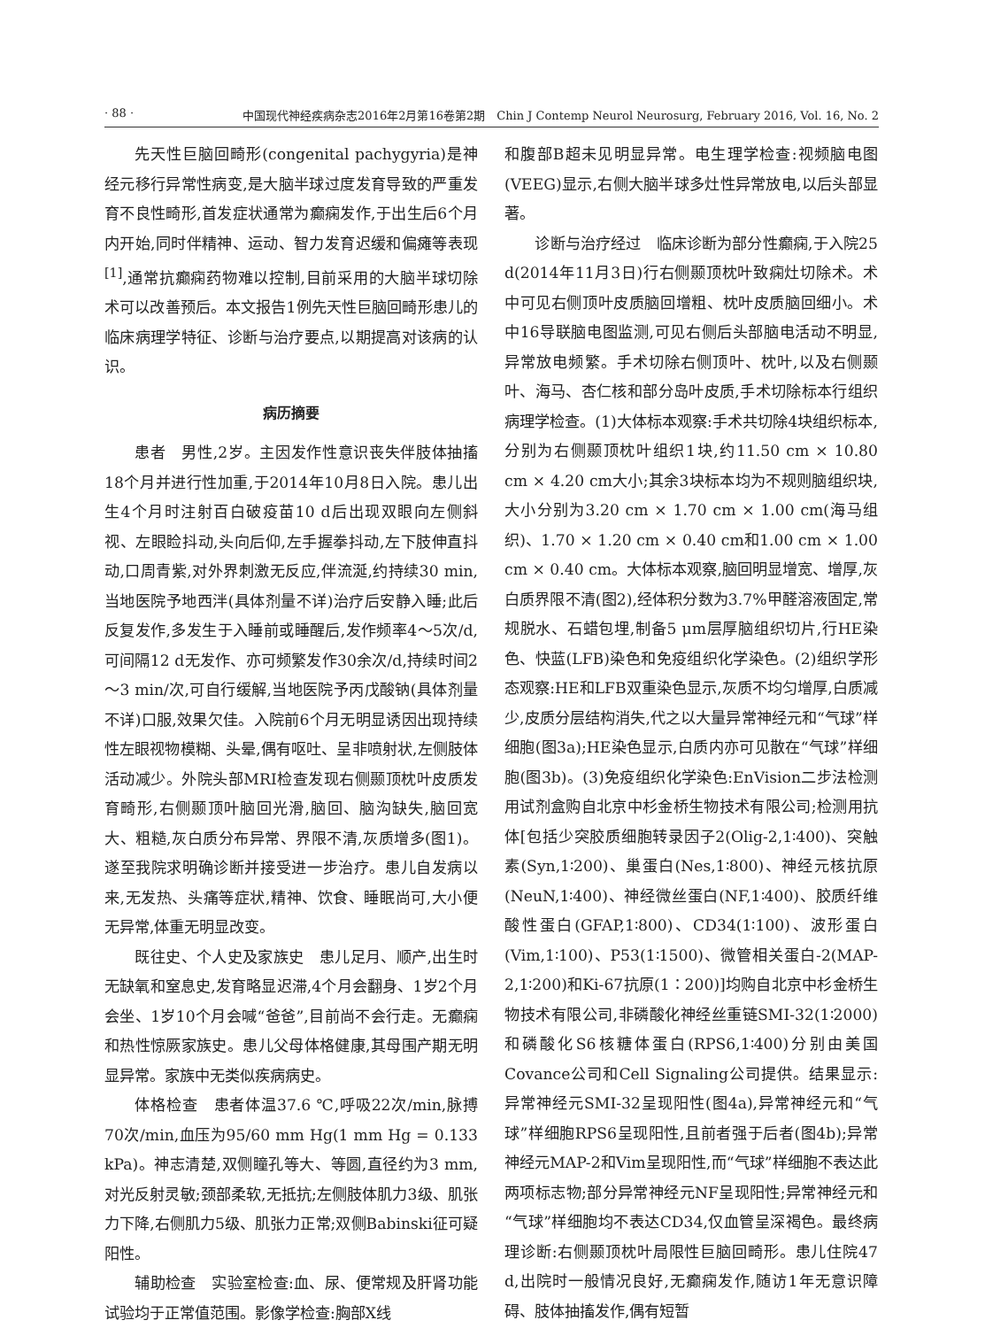· 88 · 中国现代神经疾病杂志2016年2月第16卷第2期　Chin J Contemp Neurol Neurosurg, February 2016, Vol. 16, No. 2
先天性巨脑回畸形(congenital pachygyria)是神经元移行异常性病变,是大脑半球过度发育导致的严重发育不良性畸形,首发症状通常为癫痫发作,于出生后6个月内开始,同时伴精神、运动、智力发育迟缓和偏瘫等表现<sup>[1]</sup>,通常抗癫痫药物难以控制,目前采用的大脑半球切除术可以改善预后。本文报告1例先天性巨脑回畸形患儿的临床病理学特征、诊断与治疗要点,以期提高对该病的认识。
病历摘要
患者　男性,2岁。主因发作性意识丧失伴肢体抽搐18个月并进行性加重,于2014年10月8日入院。患儿出生4个月时注射百白破疫苗10 d后出现双眼向左侧斜视、左眼睑抖动,头向后仰,左手握拳抖动,左下肢伸直抖动,口周青紫,对外界刺激无反应,伴流涎,约持续30 min,当地医院予地西泮(具体剂量不详)治疗后安静入睡;此后反复发作,多发生于入睡前或睡醒后,发作频率4～5次/d,可间隔12 d无发作、亦可频繁发作30余次/d,持续时间2～3 min/次,可自行缓解,当地医院予丙戊酸钠(具体剂量不详)口服,效果欠佳。入院前6个月无明显诱因出现持续性左眼视物模糊、头晕,偶有呕吐、呈非喷射状,左侧肢体活动减少。外院头部MRI检查发现右侧颞顶枕叶皮质发育畸形,右侧颞顶叶脑回光滑,脑回、脑沟缺失,脑回宽大、粗糙,灰白质分布异常、界限不清,灰质增多(图1)。遂至我院求明确诊断并接受进一步治疗。患儿自发病以来,无发热、头痛等症状,精神、饮食、睡眠尚可,大小便无异常,体重无明显改变。
既往史、个人史及家族史　患儿足月、顺产,出生时无缺氧和窒息史,发育略显迟滞,4个月会翻身、1岁2个月会坐、1岁10个月会喊“爸爸”,目前尚不会行走。无癫痫和热性惊厥家族史。患儿父母体格健康,其母围产期无明显异常。家族中无类似疾病病史。
体格检查　患者体温37.6 ℃,呼吸22次/min,脉搏70次/min,血压为95/60 mm Hg(1 mm Hg = 0.133 kPa)。神志清楚,双侧瞳孔等大、等圆,直径约为3 mm,对光反射灵敏;颈部柔软,无抵抗;左侧肢体肌力3级、肌张力下降,右侧肌力5级、肌张力正常;双侧Babinski征可疑阳性。
辅助检查　实验室检查:血、尿、便常规及肝肾功能试验均于正常值范围。影像学检查:胸部X线
和腹部B超未见明显异常。电生理学检查:视频脑电图(VEEG)显示,右侧大脑半球多灶性异常放电,以后头部显著。
诊断与治疗经过　临床诊断为部分性癫痫,于入院25 d(2014年11月3日)行右侧颞顶枕叶致痫灶切除术。术中可见右侧顶叶皮质脑回增粗、枕叶皮质脑回细小。术中16导联脑电图监测,可见右侧后头部脑电活动不明显,异常放电频繁。手术切除右侧顶叶、枕叶,以及右侧颞叶、海马、杏仁核和部分岛叶皮质,手术切除标本行组织病理学检查。(1)大体标本观察:手术共切除4块组织标本,分别为右侧颞顶枕叶组织1块,约11.50 cm × 10.80 cm × 4.20 cm大小;其余3块标本均为不规则脑组织块,大小分别为3.20 cm × 1.70 cm × 1.00 cm(海马组织)、1.70 × 1.20 cm × 0.40 cm和1.00 cm × 1.00 cm × 0.40 cm。大体标本观察,脑回明显增宽、增厚,灰白质界限不清(图2),经体积分数为3.7%甲醛溶液固定,常规脱水、石蜡包埋,制备5 μm层厚脑组织切片,行HE染色、快蓝(LFB)染色和免疫组织化学染色。(2)组织学形态观察:HE和LFB双重染色显示,灰质不均匀增厚,白质减少,皮质分层结构消失,代之以大量异常神经元和“气球”样细胞(图3a);HE染色显示,白质内亦可见散在“气球”样细胞(图3b)。(3)免疫组织化学染色:EnVision二步法检测用试剂盒购自北京中杉金桥生物技术有限公司;检测用抗体[包括少突胶质细胞转录因子2(Olig-2,1∶400)、突触素(Syn,1∶200)、巢蛋白(Nes,1∶800)、神经元核抗原(NeuN,1∶400)、神经微丝蛋白(NF,1∶400)、胶质纤维酸性蛋白(GFAP,1∶800)、CD34(1∶100)、波形蛋白(Vim,1∶100)、P53(1∶1500)、微管相关蛋白-2(MAP-2,1∶200)和Ki-67抗原(1∶200)]均购自北京中杉金桥生物技术有限公司,非磷酸化神经丝重链SMI-32(1∶2000)和磷酸化S6核糖体蛋白(RPS6,1∶400)分别由美国Covance公司和Cell Signaling公司提供。结果显示:异常神经元SMI-32呈现阳性(图4a),异常神经元和“气球”样细胞RPS6呈现阳性,且前者强于后者(图4b);异常神经元MAP-2和Vim呈现阳性,而“气球”样细胞不表达此两项标志物;部分异常神经元NF呈现阳性;异常神经元和“气球”样细胞均不表达CD34,仅血管呈深褐色。最终病理诊断:右侧颞顶枕叶局限性巨脑回畸形。患儿住院47 d,出院时一般情况良好,无癫痫发作,随访1年无意识障碍、肢体抽搐发作,偶有短暂